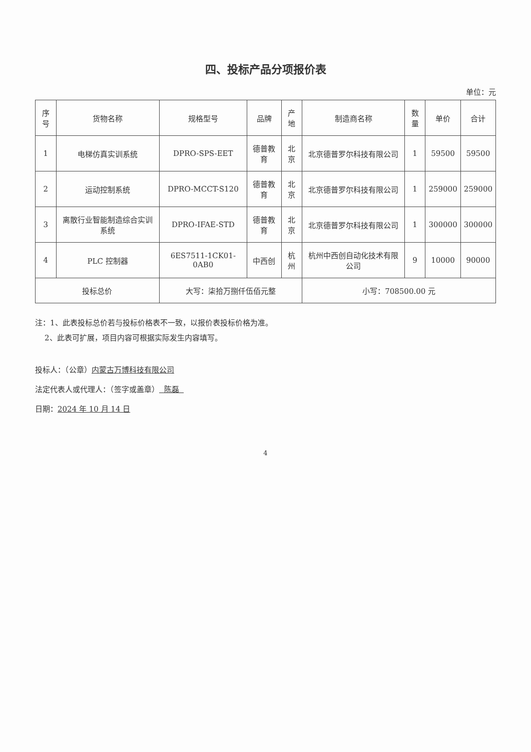四、投标产品分项报价表
单位：元
| 序号 | 货物名称 | 规格型号 | 品牌 | 产地 | 制造商名称 | 数量 | 单价 | 合计 |
| --- | --- | --- | --- | --- | --- | --- | --- | --- |
| 1 | 电梯仿真实训系统 | DPRO-SPS-EET | 德普教育 | 北京 | 北京德普罗尔科技有限公司 | 1 | 59500 | 59500 |
| 2 | 运动控制系统 | DPRO-MCCT-S120 | 德普教育 | 北京 | 北京德普罗尔科技有限公司 | 1 | 259000 | 259000 |
| 3 | 离散行业智能制造综合实训系统 | DPRO-IFAE-STD | 德普教育 | 北京 | 北京德普罗尔科技有限公司 | 1 | 300000 | 300000 |
| 4 | PLC 控制器 | 6ES7511-1CK01-0AB0 | 中西创 | 杭州 | 杭州中西创自动化技术有限公司 | 9 | 10000 | 90000 |
| 投标总价 | | 大写：柒拾万捌仟伍佰元整 | | | 小写：708500.00 元 | | | |
注：1、此表投标总价若与投标价格表不一致，以报价表投标价格为准。
2、此表可扩展，项目内容可根据实际发生内容填写。
投标人：（公章）内蒙古万博科技有限公司
法定代表人或代理人：（签字或盖章） 陈磊
日期：2024 年 10 月 14 日
4